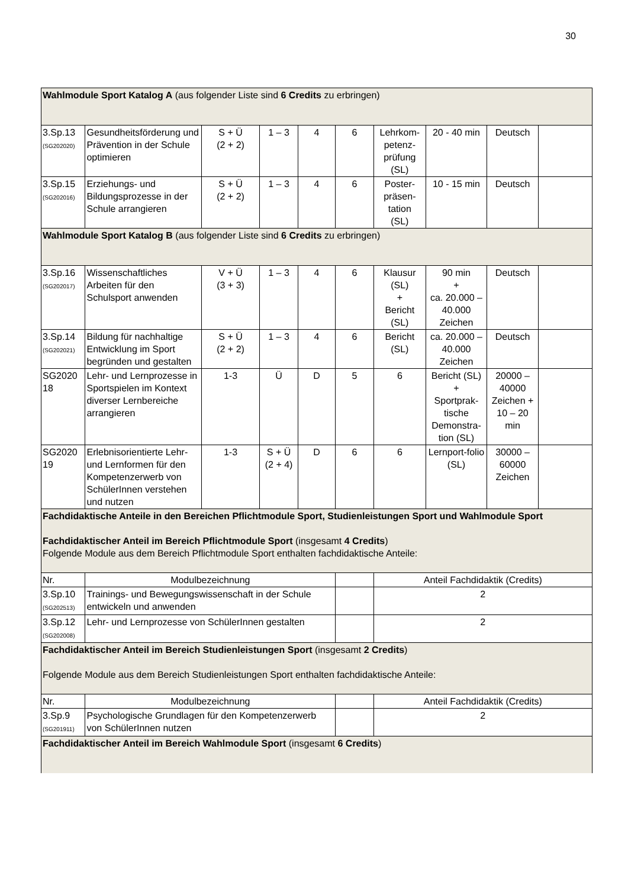30
| Wahlmodule Sport Katalog A (aus folgender Liste sind 6 Credits zu erbringen) | | | | | | | | | |
| 3.Sp.13 (SG202020) | Gesundheitsförderung und Prävention in der Schule optimieren | S + Ü (2 + 2) | 1 – 3 | 4 | 6 | Lehrkom- petenz- prüfung (SL) | 20 - 40 min | Deutsch | |
| 3.Sp.15 (SG202016) | Erziehungs- und Bildungsprozesse in der Schule arrangieren | S + Ü (2 + 2) | 1 – 3 | 4 | 6 | Poster- präsen- tation (SL) | 10 - 15 min | Deutsch | |
| Wahlmodule Sport Katalog B (aus folgender Liste sind 6 Credits zu erbringen) | | | | | | | | | |
| 3.Sp.16 (SG202017) | Wissenschaftliches Arbeiten für den Schulsport anwenden | V + Ü (3 + 3) | 1 – 3 | 4 | 6 | Klausur (SL) + Bericht (SL) | 90 min + ca. 20.000 – 40.000 Zeichen | Deutsch | |
| 3.Sp.14 (SG202021) | Bildung für nachhaltige Entwicklung im Sport begründen und gestalten | S + Ü (2 + 2) | 1 – 3 | 4 | 6 | Bericht (SL) | ca. 20.000 – 40.000 Zeichen | Deutsch | |
| SG2020 18 | Lehr- und Lernprozesse in Sportspielen im Kontext diverser Lernbereiche arrangieren | 1-3 | Ü | D | 5 | 6 | Bericht (SL) + Sportprak-tische Demonstra-tion (SL) | 20000 – 40000 Zeichen + 10 – 20 min | |
| SG2020 19 | Erlebnisorientierte Lehr- und Lernformen für den Kompetenzerwerb von SchülerInnen verstehen und nutzen | 1-3 | S + Ü (2 + 4) | D | 6 | 6 | Lernport-folio (SL) | 30000 – 60000 Zeichen | |
| Fachdidaktische Anteile in den Bereichen Pflichtmodule Sport, Studienleistungen Sport und Wahlmodule Sport Fachdidaktischer Anteil im Bereich Pflichtmodule Sport (insgesamt 4 Credits ) Folgende Module aus dem Bereich Pflichtmodule Sport enthalten fachdidaktische Anteile: | | | | | | | | | |
| Nr. | Modulbezeichnung | | | | | Anteil Fachdidaktik (Credits) | | | |
| 3.Sp.10 (SG202513) | Trainings- und Bewegungswissenschaft in der Schule entwickeln und anwenden | | | | | 2 | | | |
| 3.Sp.12 (SG202008) | Lehr- und Lernprozesse von SchülerInnen gestalten | | | | | 2 | | | |
| Fachdidaktischer Anteil im Bereich Studienleistungen Sport (insgesamt 2 Credits ) Folgende Module aus dem Bereich Studienleistungen Sport enthalten fachdidaktische Anteile: | | | | | | | | | |
| Nr. | Modulbezeichnung | | | | | Anteil Fachdidaktik (Credits) | | | |
| 3.Sp.9 (SG201911) | Psychologische Grundlagen für den Kompetenzerwerb von SchülerInnen nutzen | | | | | 2 | | | |
| Fachdidaktischer Anteil im Bereich Wahlmodule Sport (insgesamt 6 Credits ) | | | | | | | | | |